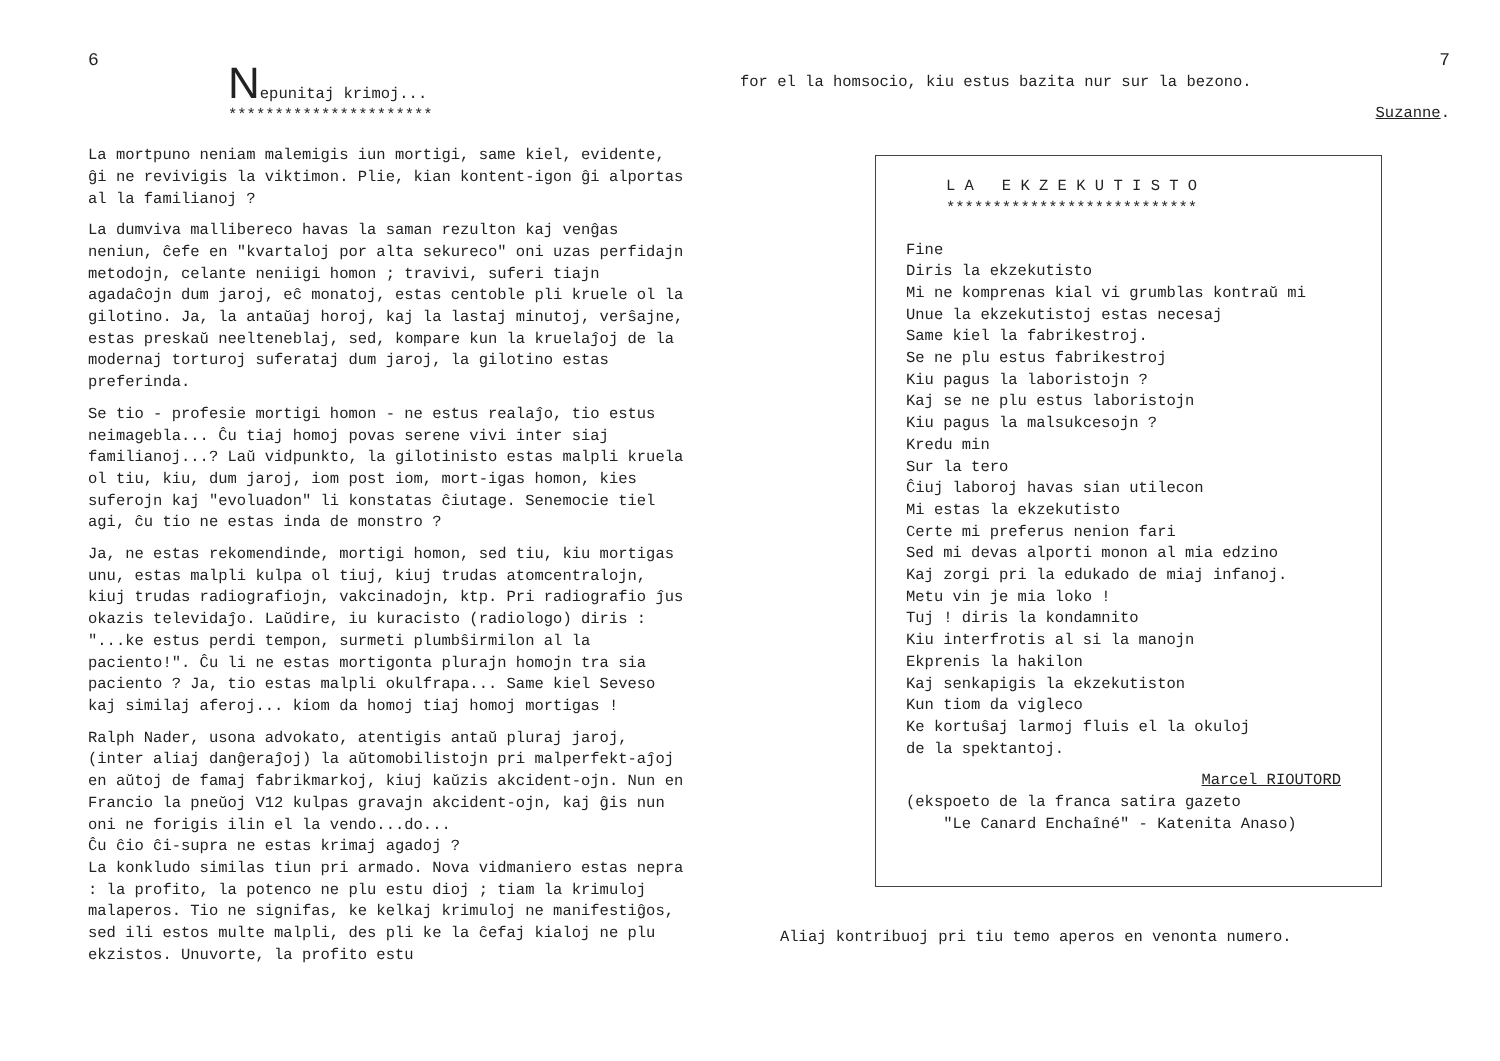6
Nepunitaj krimoj...
**********************
La mortpuno neniam malemigis iun mortigi, same kiel, evidente, ĝi ne revivigis la viktimon. Plie, kian kontent-igon ĝi alportas al la familianoj ?
La dumviva mallibereco havas la saman rezulton kaj venĝas neniun, ĉefe en "kvartaloj por alta sekureco" oni uzas perfidajn metodojn, celante neniigi homon ; travivi, suferi tiajn agadaĉojn dum jaroj, eĉ monatoj, estas centoble pli kruele ol la gilotino. Ja, la antaŭaj horoj, kaj la lastaj minutoj, verŝajne, estas preskaŭ neeltenеblaj, sed, kompare kun la kruelaĵoj de la modernaj torturoj suferataj dum jaroj, la gilotino estas preferinda.
Se tio - profesie mortigi homon - ne estus realaĵo, tio estus neimagebla... Ĉu tiaj homoj povas serene vivi inter siaj familianoj...? Laŭ vidpunkto, la gilotinisto estas malpli kruela ol tiu, kiu, dum jaroj, iom post iom, mort-igas homon, kies suferojn kaj "evoluadon" li konstatas ĉiutage. Senemocie tiel agi, ĉu tio ne estas inda de monstro ?
Ja, ne estas rekomendinde, mortigi homon, sed tiu, kiu mortigas unu, estas malpli kulpa ol tiuj, kiuj trudas atomcentralojn, kiuj trudas radiografiojn, vakcinadojn, ktp. Pri radiografio ĵus okazis televidaĵo. Laŭdire, iu kuracisto (radiologo) diris : "...ke estus perdi tempon, surmeti plumbŝirmilon al la paciento!". Ĉu li ne estas mortigonta plurajn homojn tra sia paciento ? Ja, tio estas malpli okulfrapa... Same kiel Seveso kaj similaj aferoj... kiom da homoj tiaj homoj mortigas !
Ralph Nader, usona advokato, atentigis antaŭ pluraj jaroj, (inter aliaj danĝeraĵoj) la aŭtomobilistojn pri malperfekt-aĵoj en aŭtoj de famaj fabrikmarkoj, kiuj kaŭzis akcident-ojn. Nun en Francio la pneŭoj V12 kulpas gravajn akcident-ojn, kaj ĝis nun oni ne forigis ilin el la vendo...do...
Ĉu ĉio ĉi-supra ne estas krimaj agadoj ?
La konkludo similas tiun pri armado. Nova vidmaniero estas nepra : la profito, la potenco ne plu estu dioj ; tiam la krimuloj malaperos. Tio ne signifas, ke kelkaj krimuloj ne manifestiĝos, sed ili estos multe malpli, des pli ke la ĉefaj kialoj ne plu ekzistos. Unuvorte, la profito estu
7
for el la homsocio, kiu estus bazita nur sur la bezono.
Suzanne.
L A E K Z E K U T I S T O
***************************
Fine
Diris la ekzekutisto
Mi ne komprenas kial vi grumblas kontraŭ mi
Unue la ekzekutistoj estas necesaj
Same kiel la fabrikestroj.
Se ne plu estus fabrikestroj
Kiu pagus la laboristojn ?
Kaj se ne plu estus laboristojn
Kiu pagus la malsukcesojn ?
Kredu min
Sur la tero
Ĉiuj laboroj havas sian utilecon
Mi estas la ekzekutisto
Certe mi preferus nenion fari
Sed mi devas alporti monon al mia edzino
Kaj zorgi pri la edukado de miaj infanoj.
Metu vin je mia loko !
Tuj ! diris la kondamnito
Kiu interfrotis al si la manojn
Ekprenis la hakilon
Kaj senkapigis la ekzekutiston
Kun tiom da vigleco
Ke kortuŝaj larmoj fluis el la okuloj
de la spektantoj.
Marcel RIOUTORD
(ekspoeto de la franca satira gazeto
"Le Canard Enchaîné" - Katenita Anaso)
Aliaj kontribuoj pri tiu temo aperos en venonta numero.